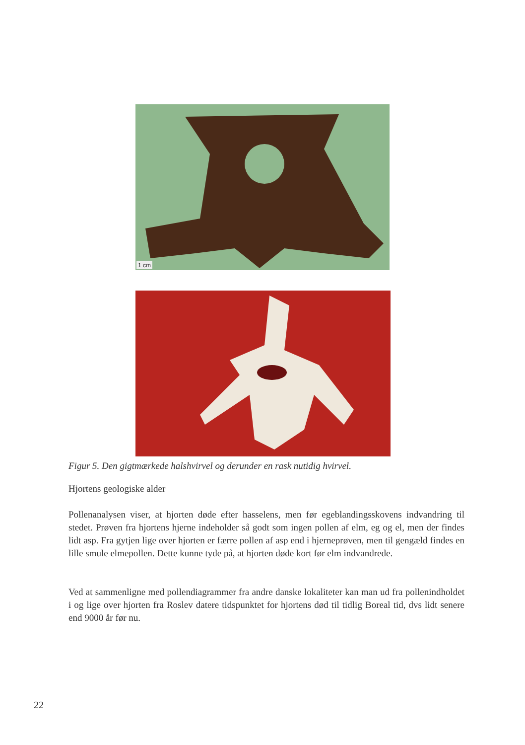1 cm
Figur 5. Den gigtmærkede halshvirvel og derunder en rask nutidig hvirvel.
Hjortens geologiske alder
Pollenanalysen viser, at hjorten døde efter hasselens, men før egeblandingsskovens indvandring til stedet. Prøven fra hjortens hjerne indeholder så godt som ingen pollen af elm, eg og el, men der findes lidt asp. Fra gytjen lige over hjorten er færre pollen af asp end i hjerneprøven, men til gengæld findes en lille smule elmepollen. Dette kunne tyde på, at hjorten døde kort før elm indvandrede.
Ved at sammenligne med pollendiagrammer fra andre danske lokaliteter kan man ud fra pollenindholdet i og lige over hjorten fra Roslev datere tidspunktet for hjortens død til tidlig Boreal tid, dvs lidt senere end 9000 år før nu.
22